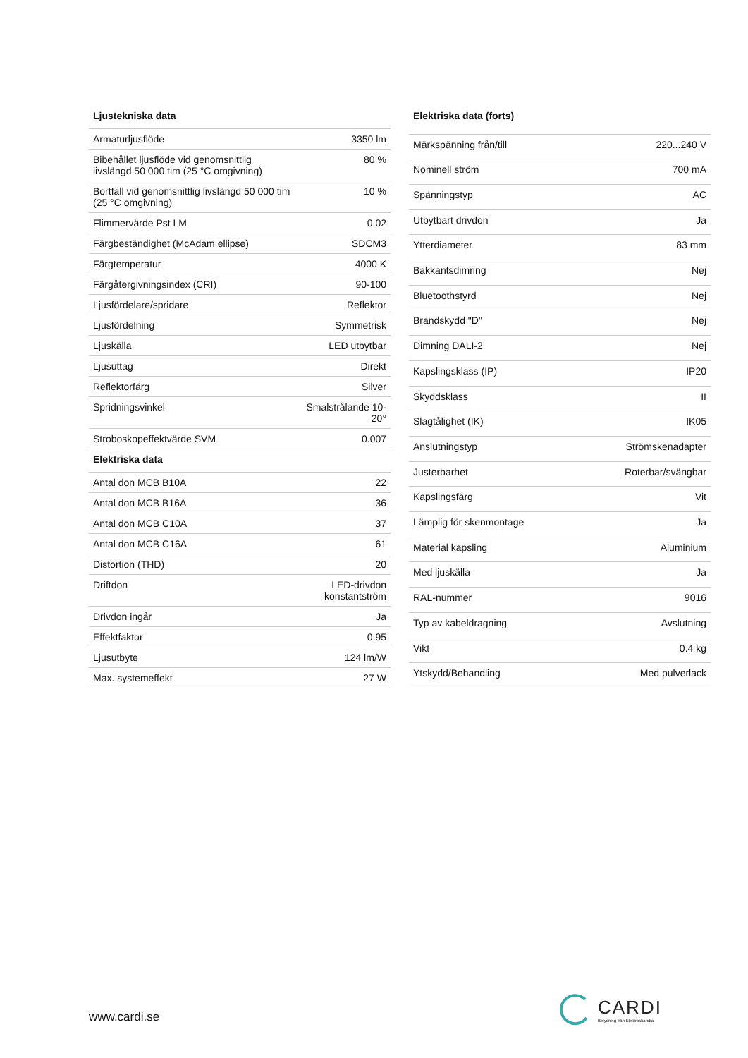| Ljustekniska data | |
| --- | --- |
| Armaturljusflöde | 3350 lm |
| Bibehållet ljusflöde vid genomsnittlig livslängd 50 000 tim (25 °C omgivning) | 80 % |
| Bortfall vid genomsnittlig livslängd 50 000 tim (25 °C omgivning) | 10 % |
| Flimmervärde Pst LM | 0.02 |
| Färgbeständighet (McAdam ellipse) | SDCM3 |
| Färgtemperatur | 4000 K |
| Färgåtergivningsindex (CRI) | 90-100 |
| Ljusfördelare/spridare | Reflektor |
| Ljusfördelning | Symmetrisk |
| Ljuskälla | LED utbytbar |
| Ljusuttag | Direkt |
| Reflektorfärg | Silver |
| Spridningsvinkel | Smalstrålande 10-20° |
| Stroboskopeffektvärde SVM | 0.007 |
| Elektriska data | |
| Antal don MCB B10A | 22 |
| Antal don MCB B16A | 36 |
| Antal don MCB C10A | 37 |
| Antal don MCB C16A | 61 |
| Distortion (THD) | 20 |
| Driftdon | LED-drivdon konstantström |
| Drivdon ingår | Ja |
| Effektfaktor | 0.95 |
| Ljusutbyte | 124 lm/W |
| Max. systemeffekt | 27 W |
| Elektriska data (forts) | |
| --- | --- |
| Märkspänning från/till | 220...240 V |
| Nominell ström | 700 mA |
| Spänningstyp | AC |
| Utbytbart drivdon | Ja |
| Ytterdiameter | 83 mm |
| Bakkantsdimring | Nej |
| Bluetoothstyrd | Nej |
| Brandskydd "D" | Nej |
| Dimning DALI-2 | Nej |
| Kapslingsklass (IP) | IP20 |
| Skyddsklass | II |
| Slagtålighet (IK) | IK05 |
| Anslutningstyp | Strömskenadapter |
| Justerbarhet | Roterbar/svängbar |
| Kapslingsfärg | Vit |
| Lämplig för skenmontage | Ja |
| Material kapsling | Aluminium |
| Med ljuskälla | Ja |
| RAL-nummer | 9016 |
| Typ av kabeldragning | Avslutning |
| Vikt | 0.4 kg |
| Ytskydd/Behandling | Med pulverlack |
www.cardi.se
CARDI
Belysning från Elektroskandia